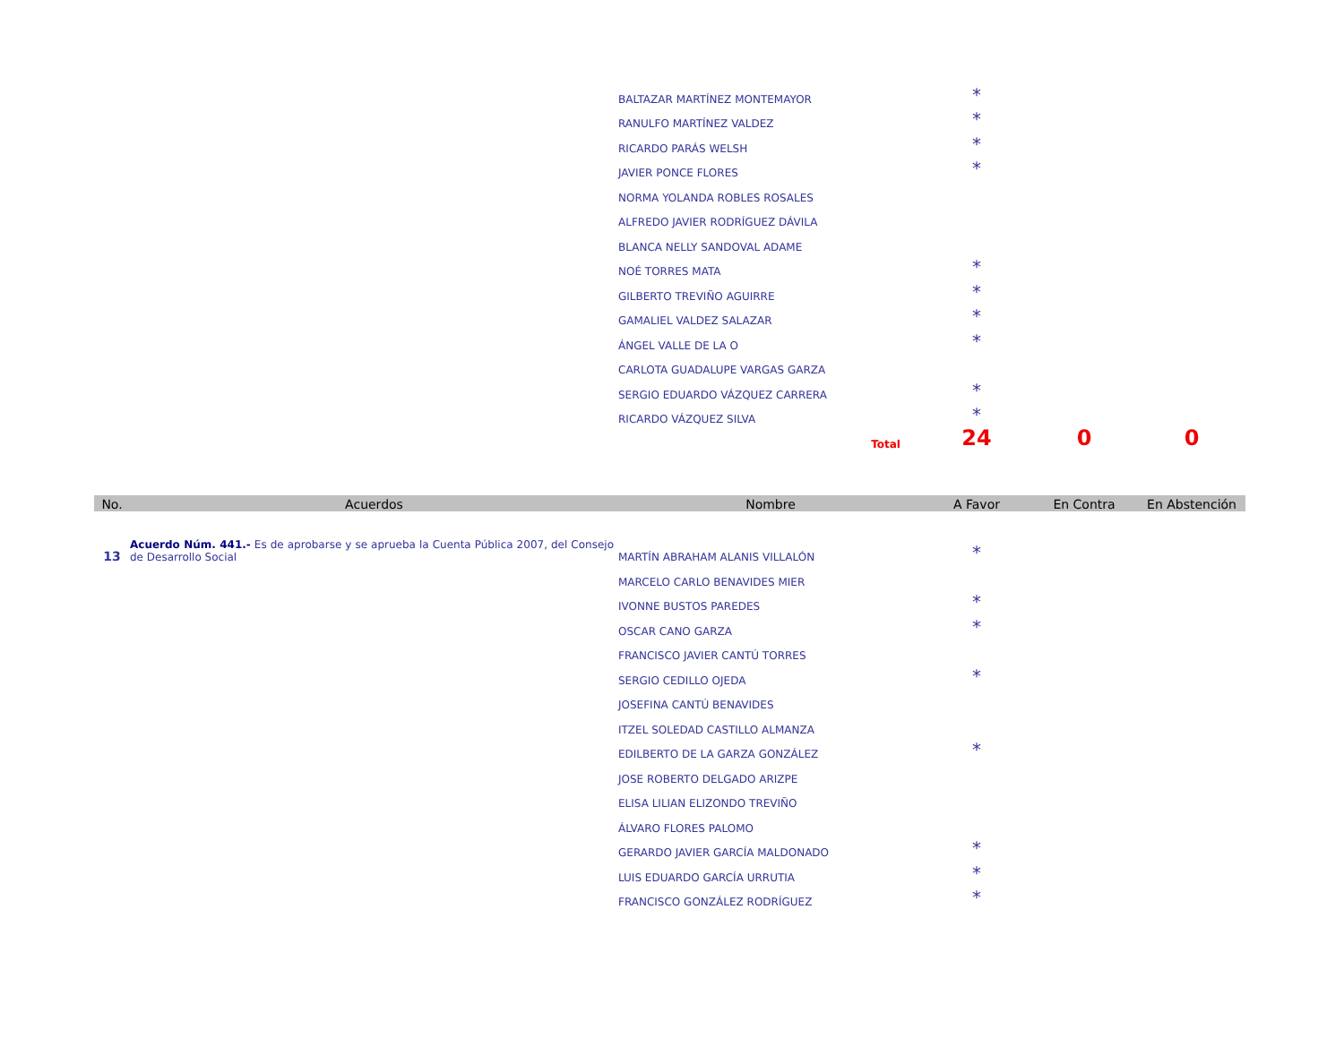| | | BALTAZAR MARTÍNEZ MONTEMAYOR | * | | |
| | | RANULFO MARTÍNEZ VALDEZ | * | | |
| | | RICARDO PARÁS WELSH | * | | |
| | | JAVIER PONCE FLORES | * | | |
| | | NORMA YOLANDA ROBLES ROSALES | | | |
| | | ALFREDO JAVIER RODRÍGUEZ DÁVILA | | | |
| | | BLANCA NELLY SANDOVAL ADAME | | | |
| | | NOÉ TORRES MATA | * | | |
| | | GILBERTO TREVIÑO AGUIRRE | * | | |
| | | GAMALIEL VALDEZ SALAZAR | * | | |
| | | ÁNGEL VALLE DE LA O | * | | |
| | | CARLOTA GUADALUPE VARGAS GARZA | | | |
| | | SERGIO EDUARDO VÁZQUEZ CARRERA | * | | |
| | | RICARDO VÁZQUEZ SILVA | * | | |
| | | Total | 24 | 0 | 0 |
| No. | Acuerdos | Nombre | A Favor | En Contra | En Abstención |
| 13 | Acuerdo Núm. 441.- Es de aprobarse y se aprueba la Cuenta Pública 2007, del Consejo de Desarrollo Social | MARTÍN ABRAHAM ALANIS VILLALÓN | * | | |
| | | MARCELO CARLO BENAVIDES MIER | | | |
| | | IVONNE BUSTOS PAREDES | * | | |
| | | OSCAR CANO GARZA | * | | |
| | | FRANCISCO JAVIER CANTÚ TORRES | | | |
| | | SERGIO CEDILLO OJEDA | * | | |
| | | JOSEFINA CANTÚ BENAVIDES | | | |
| | | ITZEL SOLEDAD CASTILLO ALMANZA | | | |
| | | EDILBERTO DE LA GARZA GONZÁLEZ | * | | |
| | | JOSE ROBERTO DELGADO ARIZPE | | | |
| | | ELISA LILIAN ELIZONDO TREVIÑO | | | |
| | | ÁLVARO FLORES PALOMO | | | |
| | | GERARDO JAVIER GARCÍA MALDONADO | * | | |
| | | LUIS EDUARDO GARCÍA URRUTIA | * | | |
| | | FRANCISCO GONZÁLEZ RODRÍGUEZ | * | | |